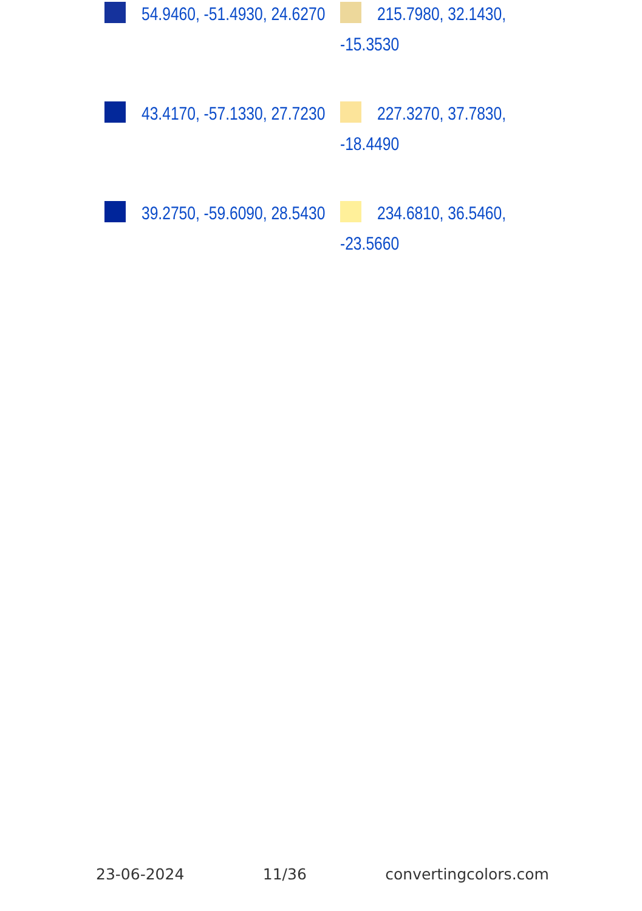54.9460, -51.4930, 24.6270
215.7980, 32.1430, -15.3530
43.4170, -57.1330, 27.7230
227.3270, 37.7830, -18.4490
39.2750, -59.6090, 28.5430
234.6810, 36.5460, -23.5660
23-06-2024 11/36 convertingcolors.com